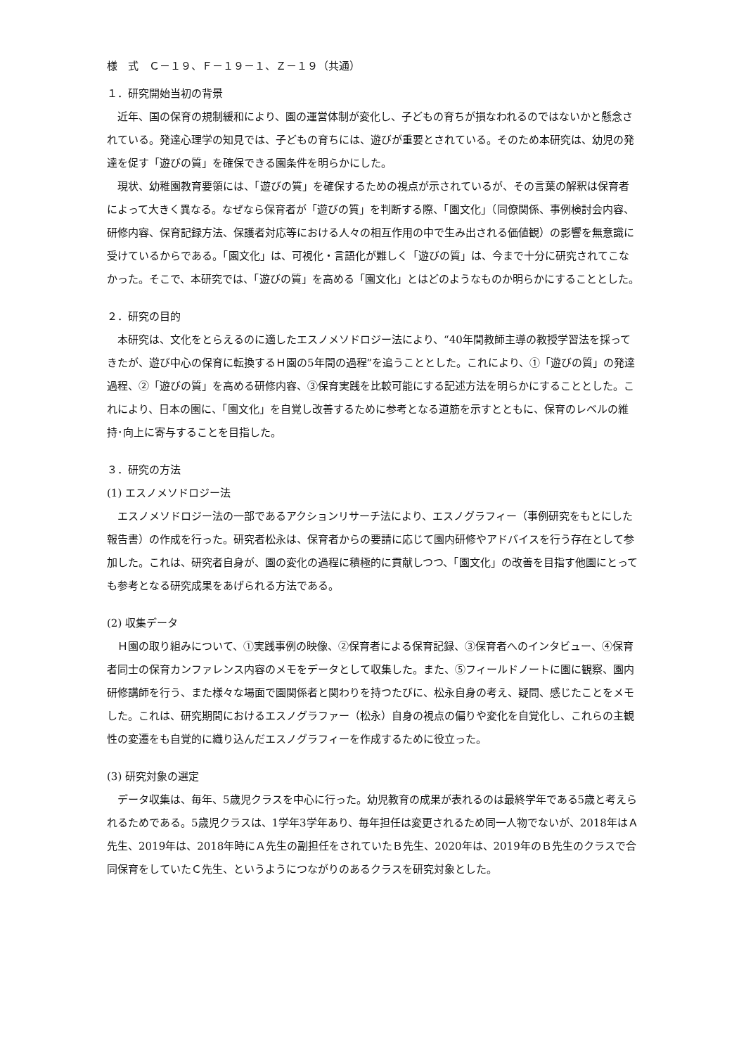様　式　Ｃ－１９、Ｆ－１９－１、Ｚ－１９（共通）
１．研究開始当初の背景
近年、国の保育の規制緩和により、園の運営体制が変化し、子どもの育ちが損なわれるのではないかと懸念されている。発達心理学の知見では、子どもの育ちには、遊びが重要とされている。そのため本研究は、幼児の発達を促す「遊びの質」を確保できる園条件を明らかにした。
現状、幼稚園教育要領には、「遊びの質」を確保するための視点が示されているが、その言葉の解釈は保育者によって大きく異なる。なぜなら保育者が「遊びの質」を判断する際、「園文化」（同僚関係、事例検討会内容、研修内容、保育記録方法、保護者対応等における人々の相互作用の中で生み出される価値観）の影響を無意識に受けているからである。「園文化」は、可視化・言語化が難しく「遊びの質」は、今まで十分に研究されてこなかった。そこで、本研究では、「遊びの質」を高める「園文化」とはどのようなものか明らかにすることとした。
２．研究の目的
本研究は、文化をとらえるのに適したエスノメソドロジー法により、“40年間教師主導の教授学習法を採ってきたが、遊び中心の保育に転換するＨ園の5年間の過程”を追うこととした。これにより、①「遊びの質」の発達過程、②「遊びの質」を高める研修内容、③保育実践を比較可能にする記述方法を明らかにすることとした。これにより、日本の園に、「園文化」を自覚し改善するために参考となる道筋を示すとともに、保育のレベルの維持･向上に寄与することを目指した。
３．研究の方法
(1) エスノメソドロジー法
エスノメソドロジー法の一部であるアクションリサーチ法により、エスノグラフィー（事例研究をもとにした報告書）の作成を行った。研究者松永は、保育者からの要請に応じて園内研修やアドバイスを行う存在として参加した。これは、研究者自身が、園の変化の過程に積極的に貢献しつつ、「園文化」の改善を目指す他園にとっても参考となる研究成果をあげられる方法である。
(2) 収集データ
Ｈ園の取り組みについて、①実践事例の映像、②保育者による保育記録、③保育者へのインタビュー、④保育者同士の保育カンファレンス内容のメモをデータとして収集した。また、⑤フィールドノートに園に観察、園内研修講師を行う、また様々な場面で園関係者と関わりを持つたびに、松永自身の考え、疑問、感じたことをメモした。これは、研究期間におけるエスノグラファー（松永）自身の視点の偏りや変化を自覚化し、これらの主観性の変遷をも自覚的に織り込んだエスノグラフィーを作成するために役立った。
(3) 研究対象の選定
データ収集は、毎年、5歳児クラスを中心に行った。幼児教育の成果が表れるのは最終学年である5歳と考えられるためである。5歳児クラスは、1学年3学年あり、毎年担任は変更されるため同一人物でないが、2018年はＡ先生、2019年は、2018年時にＡ先生の副担任をされていたＢ先生、2020年は、2019年のＢ先生のクラスで合同保育をしていたＣ先生、というようにつながりのあるクラスを研究対象とした。